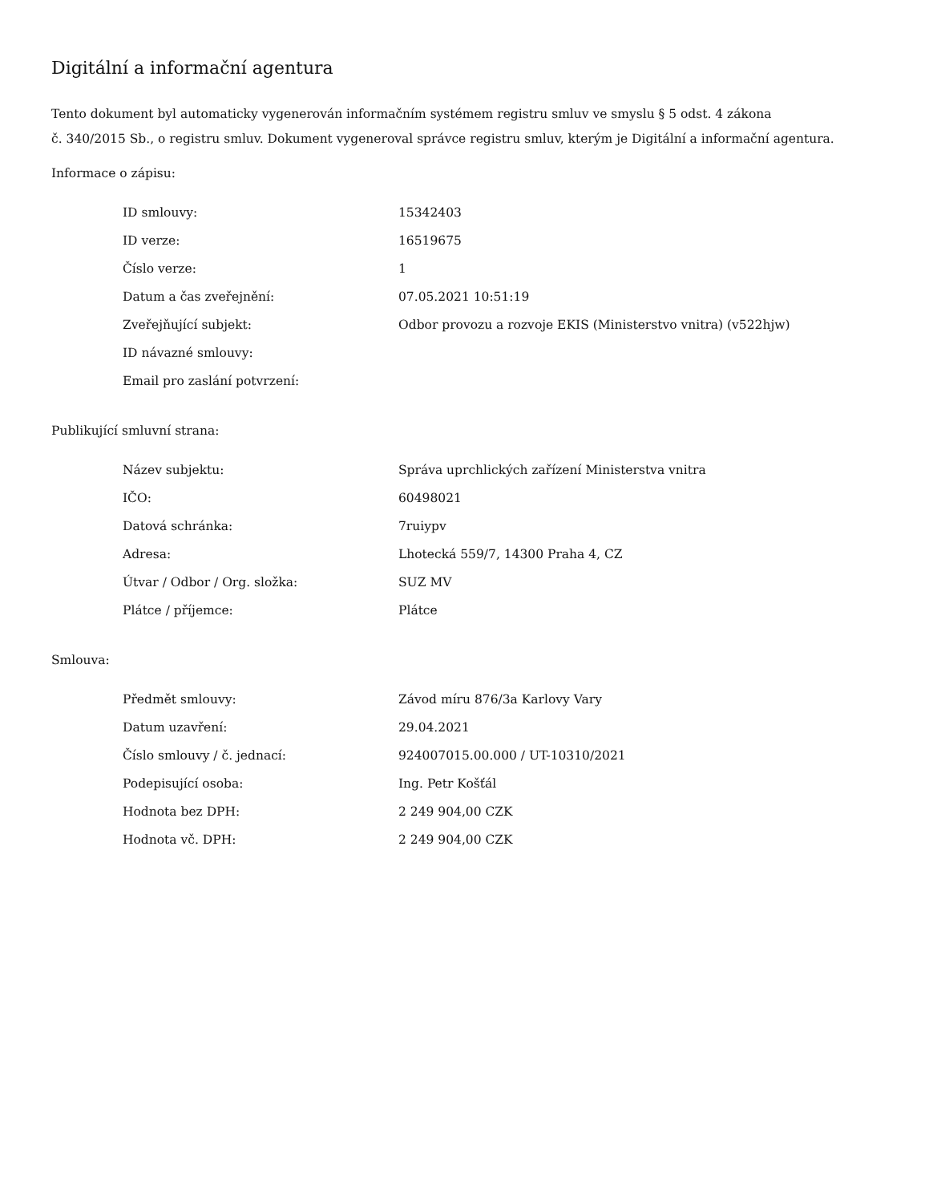Digitální a informační agentura
Tento dokument byl automaticky vygenerován informačním systémem registru smluv ve smyslu § 5 odst. 4 zákona
č. 340/2015 Sb., o registru smluv. Dokument vygeneroval správce registru smluv, kterým je Digitální a informační agentura.
Informace o zápisu:
| ID smlouvy: | 15342403 |
| ID verze: | 16519675 |
| Číslo verze: | 1 |
| Datum a čas zveřejnění: | 07.05.2021 10:51:19 |
| Zveřejňující subjekt: | Odbor provozu a rozvoje EKIS (Ministerstvo vnitra) (v522hjw) |
| ID návazné smlouvy: | |
| Email pro zaslání potvrzení: | |
Publikující smluvní strana:
| Název subjektu: | Správa uprchlických zařízení Ministerstva vnitra |
| IČO: | 60498021 |
| Datová schránka: | 7ruiypv |
| Adresa: | Lhotecká 559/7, 14300 Praha 4, CZ |
| Útvar / Odbor / Org. složka: | SUZ MV |
| Plátce / příjemce: | Plátce |
Smlouva:
| Předmět smlouvy: | Závod míru 876/3a Karlovy Vary |
| Datum uzavření: | 29.04.2021 |
| Číslo smlouvy / č. jednací: | 924007015.00.000 / UT-10310/2021 |
| Podepisující osoba: | Ing. Petr Košťál |
| Hodnota bez DPH: | 2 249 904,00 CZK |
| Hodnota vč. DPH: | 2 249 904,00 CZK |